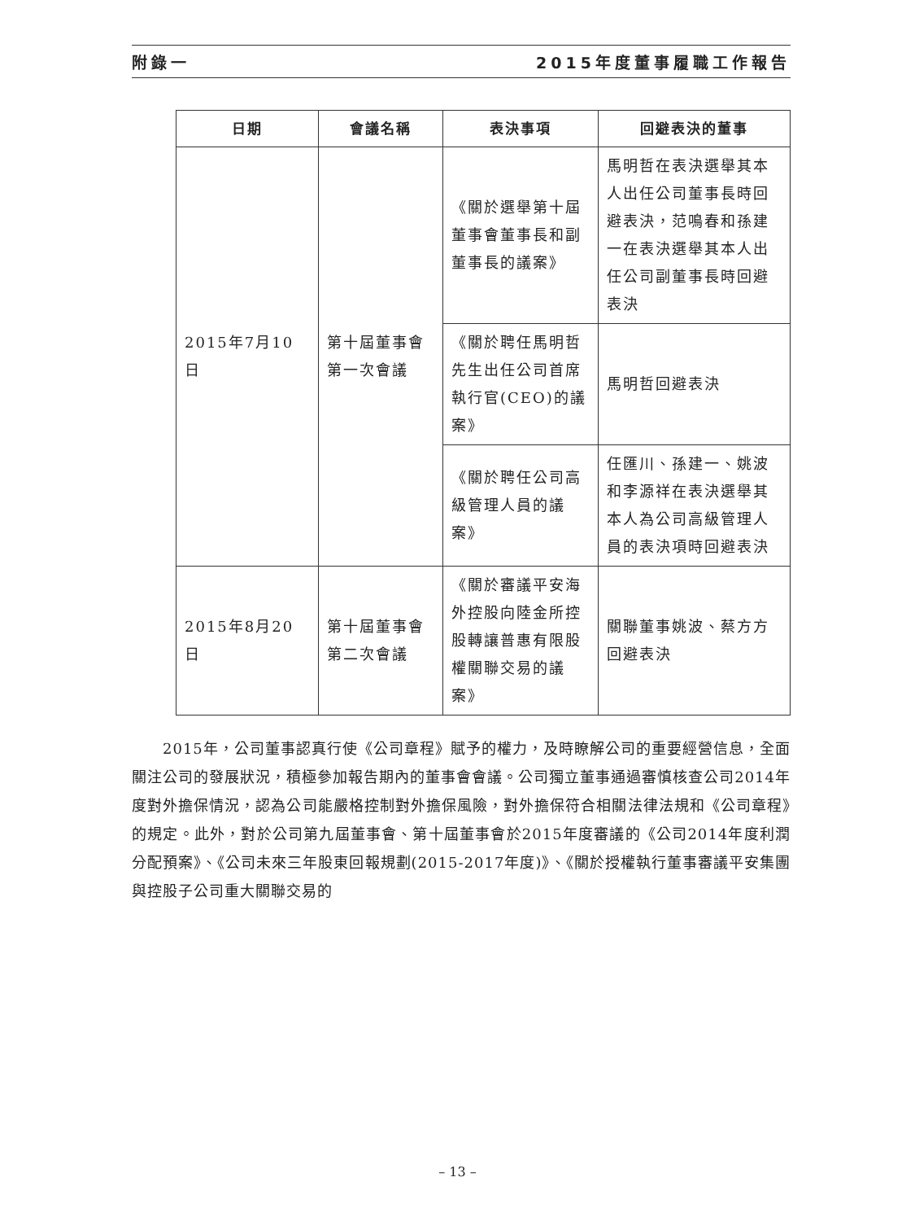附錄一 2015年度董事履職工作報告
| 日期 | 會議名稱 | 表決事項 | 回避表決的董事 |
| --- | --- | --- | --- |
| 2015年7月10日 | 第十屆董事會第一次會議 | 《關於選舉第十屆董事會董事長和副董事長的議案》 | 馬明哲在表決選舉其本人出任公司董事長時回避表決，范鳴春和孫建一在表決選舉其本人出任公司副董事長時回避表決 |
| | | 《關於聘任馬明哲先生出任公司首席執行官(CEO)的議案》 | 馬明哲回避表決 |
| | | 《關於聘任公司高級管理人員的議案》 | 任匯川、孫建一、姚波和李源祥在表決選舉其本人為公司高級管理人員的表決項時回避表決 |
| 2015年8月20日 | 第十屆董事會第二次會議 | 《關於審議平安海外控股向陸金所控股轉讓普惠有限股權關聯交易的議案》 | 關聯董事姚波、蔡方方回避表決 |
  2015年，公司董事認真行使《公司章程》賦予的權力，及時瞭解公司的重要經營信息，全面關注公司的發展狀況，積極參加報告期內的董事會會議。公司獨立董事通過審慎核查公司2014年度對外擔保情況，認為公司能嚴格控制對外擔保風險，對外擔保符合相關法律法規和《公司章程》的規定。此外，對於公司第九屆董事會、第十屆董事會於2015年度審議的《公司2014年度利潤分配預案》、《公司未來三年股東回報規劃(2015-2017年度)》、《關於授權執行董事審議平安集團與控股子公司重大關聯交易的
– 13 –